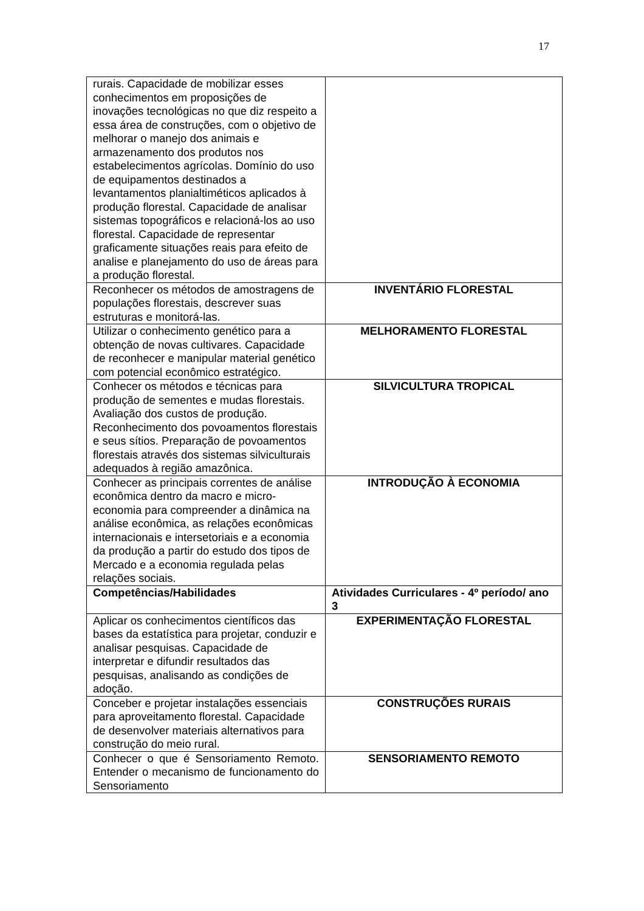17
| rurais. Capacidade de mobilizar esses conhecimentos em proposições de inovações tecnológicas no que diz respeito a essa área de construções, com o objetivo de melhorar o manejo dos animais e armazenamento dos produtos nos estabelecimentos agrícolas. Domínio do uso de equipamentos destinados a levantamentos planialtiméticos aplicados à produção florestal. Capacidade de analisar sistemas topográficos e relacioná-los ao uso florestal. Capacidade de representar graficamente situações reais para efeito de analise e planejamento do uso de áreas para a produção florestal. | |
| Reconhecer os métodos de amostragens de populações florestais, descrever suas estruturas e monitorá-las. | INVENTÁRIO FLORESTAL |
| Utilizar o conhecimento genético para a obtenção de novas cultivares. Capacidade de reconhecer e manipular material genético com potencial econômico estratégico. | MELHORAMENTO FLORESTAL |
| Conhecer os métodos e técnicas para produção de sementes e mudas florestais. Avaliação dos custos de produção. Reconhecimento dos povoamentos florestais e seus sítios. Preparação de povoamentos florestais através dos sistemas silviculturais adequados à região amazônica. | SILVICULTURA TROPICAL |
| Conhecer as principais correntes de análise econômica dentro da macro e micro-economia para compreender a dinâmica na análise econômica, as relações econômicas internacionais e intersetoriais e a economia da produção a partir do estudo dos tipos de Mercado e a economia regulada pelas relações sociais. | INTRODUÇÃO À ECONOMIA |
| Competências/Habilidades | Atividades Curriculares - 4º período/ ano 3 |
| Aplicar os conhecimentos científicos das bases da estatística para projetar, conduzir e analisar pesquisas. Capacidade de interpretar e difundir resultados das pesquisas, analisando as condições de adoção. | EXPERIMENTAÇÃO FLORESTAL |
| Conceber e projetar instalações essenciais para aproveitamento florestal. Capacidade de desenvolver materiais alternativos para construção do meio rural. | CONSTRUÇÕES RURAIS |
| Conhecer o que é Sensoriamento Remoto. Entender o mecanismo de funcionamento do Sensoriamento | SENSORIAMENTO REMOTO |